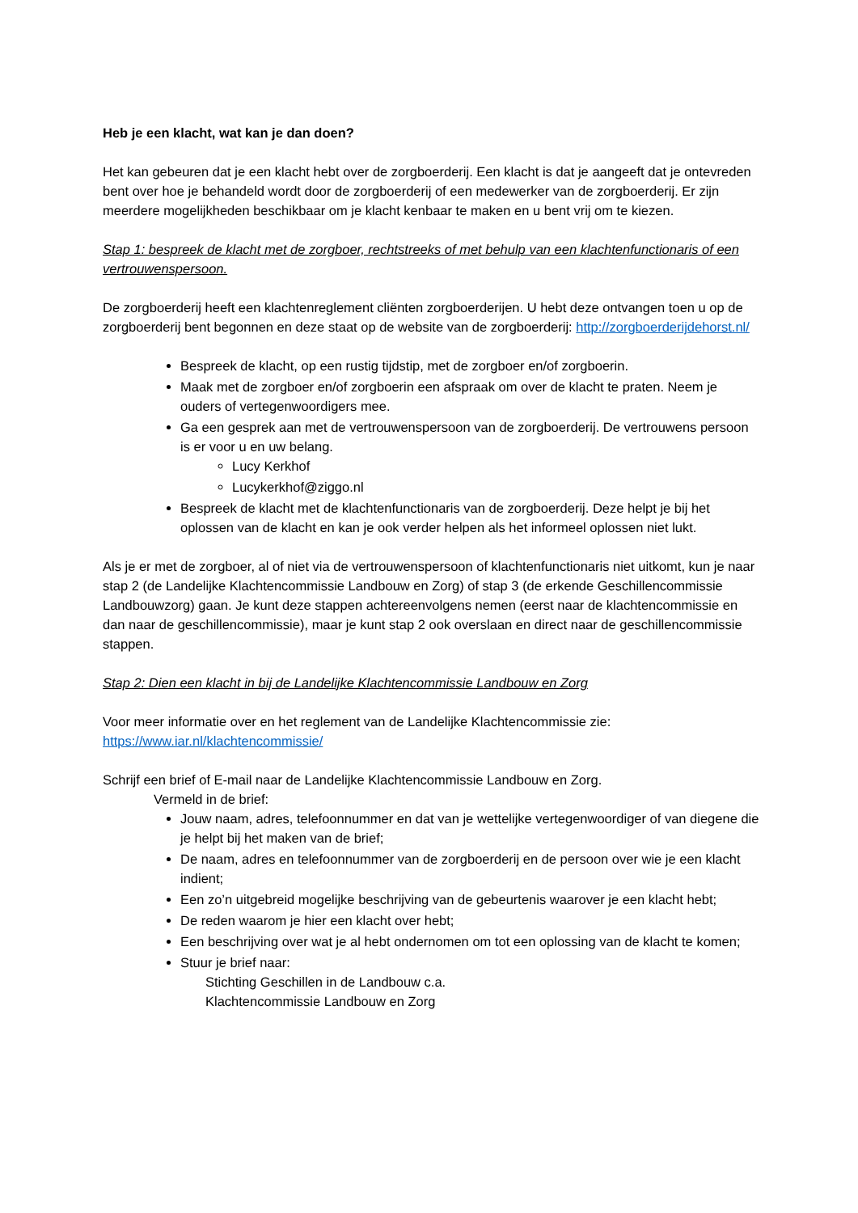Heb je een klacht, wat kan je dan doen?
Het kan gebeuren dat je een klacht hebt over de zorgboerderij. Een klacht is dat je aangeeft dat je ontevreden bent over hoe je behandeld wordt door de zorgboerderij of een medewerker van de zorgboerderij. Er zijn meerdere mogelijkheden beschikbaar om je klacht kenbaar te maken en u bent vrij om te kiezen.
Stap 1: bespreek de klacht met de zorgboer, rechtstreeks of met behulp van een klachtenfunctionaris of een vertrouwenspersoon.
De zorgboerderij heeft een klachtenreglement cliënten zorgboerderijen. U hebt deze ontvangen toen u op de zorgboerderij bent begonnen en deze staat op de website van de zorgboerderij: http://zorgboerderijdehorst.nl/
Bespreek de klacht, op een rustig tijdstip, met de zorgboer en/of zorgboerin.
Maak met de zorgboer en/of zorgboerin een afspraak om over de klacht te praten. Neem je ouders of vertegenwoordigers mee.
Ga een gesprek aan met de vertrouwenspersoon van de zorgboerderij. De vertrouwens persoon is er voor u en uw belang.
Lucy Kerkhof
Lucykerkhof@ziggo.nl
Bespreek de klacht met de klachtenfunctionaris van de zorgboerderij. Deze helpt je bij het oplossen van de klacht en kan je ook verder helpen als het informeel oplossen niet lukt.
Als je er met de zorgboer, al of niet via de vertrouwenspersoon of klachtenfunctionaris niet uitkomt, kun je naar stap 2 (de Landelijke Klachtencommissie Landbouw en Zorg) of stap 3 (de erkende Geschillencommissie Landbouwzorg) gaan. Je kunt deze stappen achtereenvolgens nemen (eerst naar de klachtencommissie en dan naar de geschillencommissie), maar je kunt stap 2 ook overslaan en direct naar de geschillencommissie stappen.
Stap 2: Dien een klacht in bij de Landelijke Klachtencommissie Landbouw en Zorg
Voor meer informatie over en het reglement van de Landelijke Klachtencommissie zie:
https://www.iar.nl/klachtencommissie/
Schrijf een brief of E-mail naar de Landelijke Klachtencommissie Landbouw en Zorg.
Vermeld in de brief:
Jouw naam, adres, telefoonnummer en dat van je wettelijke vertegenwoordiger of van diegene die je helpt bij het maken van de brief;
De naam, adres en telefoonnummer van de zorgboerderij en de persoon over wie je een klacht indient;
Een zo’n uitgebreid mogelijke beschrijving van de gebeurtenis waarover je een klacht hebt;
De reden waarom je hier een klacht over hebt;
Een beschrijving over wat je al hebt ondernomen om tot een oplossing van de klacht te komen;
Stuur je brief naar:
Stichting Geschillen in de Landbouw c.a.
Klachtencommissie Landbouw en Zorg